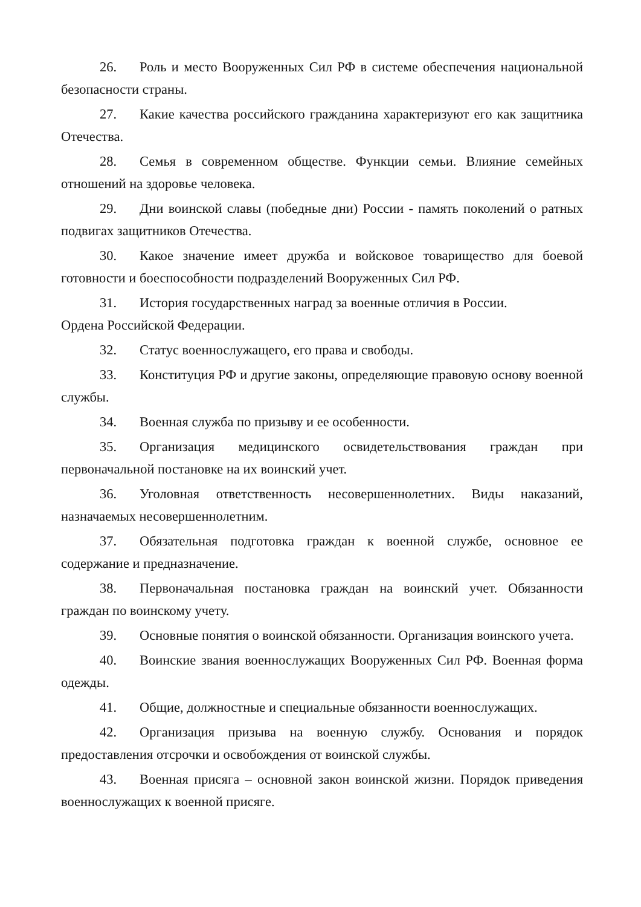26. Роль и место Вооруженных Сил РФ в системе обеспечения национальной безопасности страны.
27. Какие качества российского гражданина характеризуют его как защитника Отечества.
28. Семья в современном обществе. Функции семьи. Влияние семейных отношений на здоровье человека.
29. Дни воинской славы (победные дни) России - память поколений о ратных подвигах защитников Отечества.
30. Какое значение имеет дружба и войсковое товарищество для боевой готовности и боеспособности подразделений Вооруженных Сил РФ.
31. История государственных наград за военные отличия в России.
Ордена Российской Федерации.
32. Статус военнослужащего, его права и свободы.
33. Конституция РФ и другие законы, определяющие правовую основу военной службы.
34. Военная служба по призыву и ее особенности.
35. Организация медицинского освидетельствования граждан при первоначальной постановке на их воинский учет.
36. Уголовная ответственность несовершеннолетних. Виды наказаний, назначаемых несовершеннолетним.
37. Обязательная подготовка граждан к военной службе, основное ее содержание и предназначение.
38. Первоначальная постановка граждан на воинский учет. Обязанности граждан по воинскому учету.
39. Основные понятия о воинской обязанности. Организация воинского учета.
40. Воинские звания военнослужащих Вооруженных Сил РФ. Военная форма одежды.
41. Общие, должностные и специальные обязанности военнослужащих.
42. Организация призыва на военную службу. Основания и порядок предоставления отсрочки и освобождения от воинской службы.
43. Военная присяга – основной закон воинской жизни. Порядок приведения военнослужащих к военной присяге.